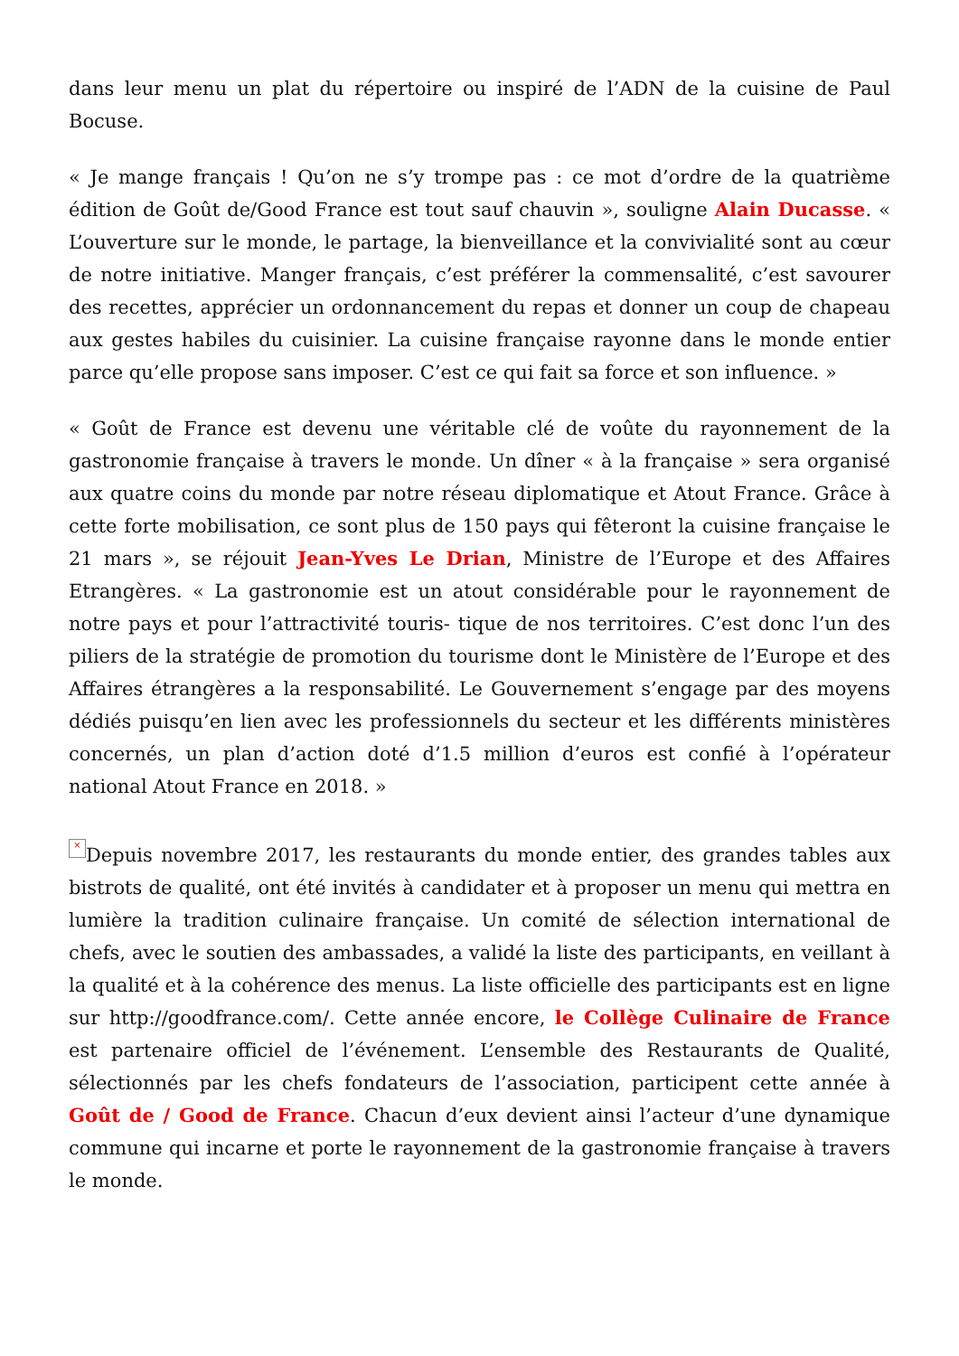dans leur menu un plat du répertoire ou inspiré de l’ADN de la cuisine de Paul Bocuse.
« Je mange français ! Qu’on ne s’y trompe pas : ce mot d’ordre de la quatrième édition de Goût de/Good France est tout sauf chauvin », souligne Alain Ducasse. « L’ouverture sur le monde, le partage, la bienveillance et la convivialité sont au cœur de notre initiative. Manger français, c’est préférer la commensalité, c’est savourer des recettes, apprécier un ordonnancement du repas et donner un coup de chapeau aux gestes habiles du cuisinier. La cuisine française rayonne dans le monde entier parce qu’elle propose sans imposer. C’est ce qui fait sa force et son influence. »
« Goût de France est devenu une véritable clé de voûte du rayonnement de la gastronomie française à travers le monde. Un dîner « à la française » sera organisé aux quatre coins du monde par notre réseau diplomatique et Atout France. Grâce à cette forte mobilisation, ce sont plus de 150 pays qui fêteront la cuisine française le 21 mars », se réjouit Jean-Yves Le Drian, Ministre de l’Europe et des Affaires Etrangères. « La gastronomie est un atout considérable pour le rayonnement de notre pays et pour l’attractivité touris- tique de nos territoires. C’est donc l’un des piliers de la stratégie de promotion du tourisme dont le Ministère de l’Europe et des Affaires étrangères a la responsabilité. Le Gouvernement s’engage par des moyens dédiés puisqu’en lien avec les professionnels du secteur et les différents ministères concernés, un plan d’action doté d’1.5 million d’euros est confié à l’opérateur national Atout France en 2018. »
× Depuis novembre 2017, les restaurants du monde entier, des grandes tables aux bistrots de qualité, ont été invités à candidater et à proposer un menu qui mettra en lumière la tradition culinaire française. Un comité de sélection international de chefs, avec le soutien des ambassades, a validé la liste des participants, en veillant à la qualité et à la cohérence des menus. La liste officielle des participants est en ligne sur http://goodfrance.com/. Cette année encore, le Collège Culinaire de France est partenaire officiel de l’événement. L’ensemble des Restaurants de Qualité, sélectionnés par les chefs fondateurs de l’association, participent cette année à Goût de / Good de France. Chacun d’eux devient ainsi l’acteur d’une dynamique commune qui incarne et porte le rayonnement de la gastronomie française à travers le monde.